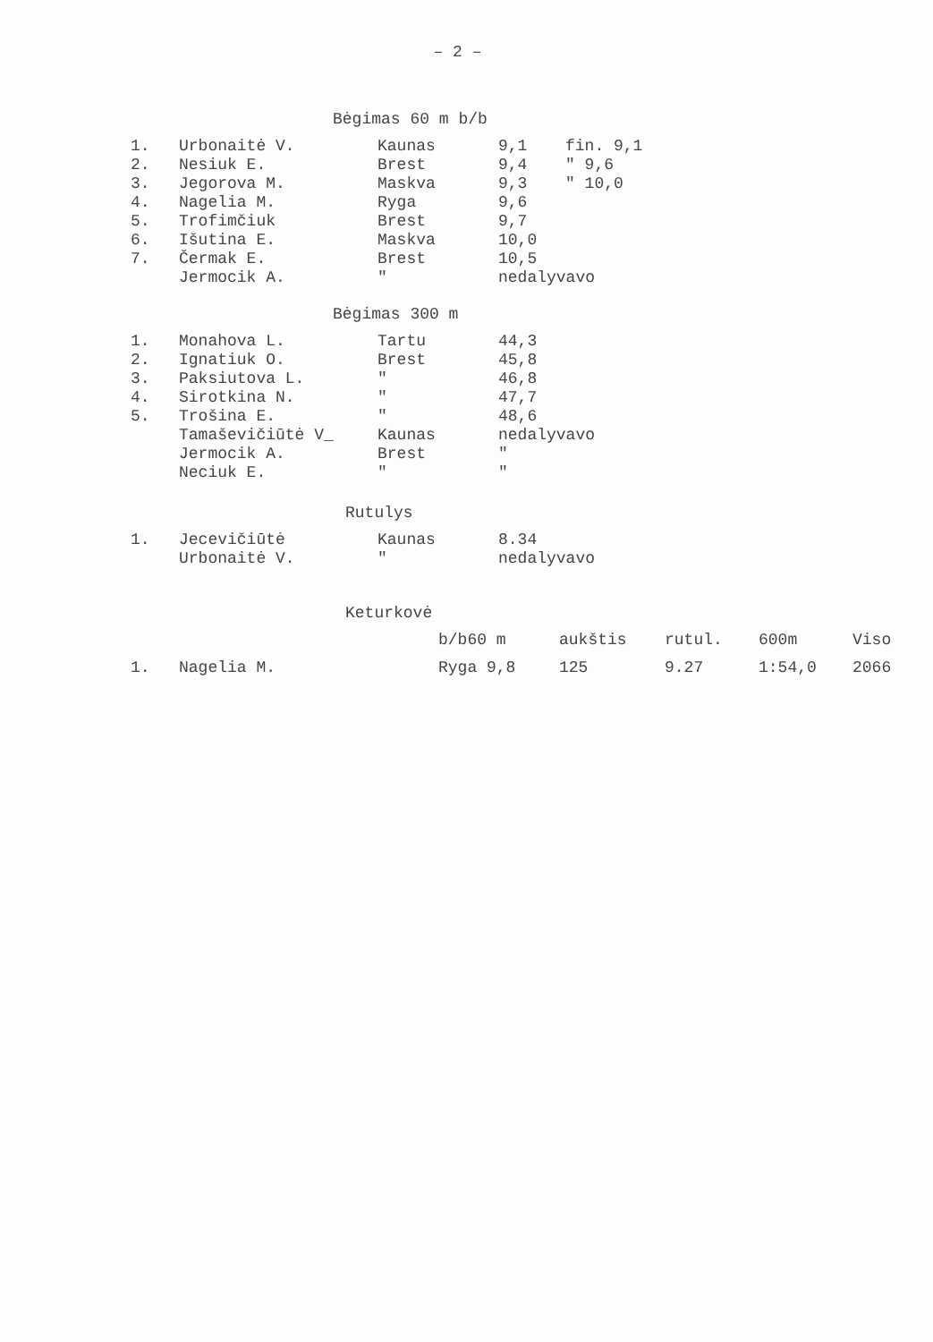– 2 –
Bėgimas 60 m b/b
| 1. | Urbonaitė V. | Kaunas | 9,1 | fin. 9,1 |
| 2. | Nesiuk E. | Brest | 9,4 | " 9,6 |
| 3. | Jegorova M. | Maskva | 9,3 | " 10,0 |
| 4. | Nagelia M. | Ryga | 9,6 | |
| 5. | Trofimčiuk | Brest | 9,7 | |
| 6. | Išutina E. | Maskva | 10,0 | |
| 7. | Čermak E. | Brest | 10,5 | |
| | Jermocik A. | " | nedalyvavo | |
Bėgimas 300 m
| 1. | Monahova L. | Tartu | 44,3 |
| 2. | Ignatiuk O. | Brest | 45,8 |
| 3. | Paksiutova L. | " | 46,8 |
| 4. | Sirotkina N. | " | 47,7 |
| 5. | Trošina E. | " | 48,6 |
| | Tamaševičiūtė V_ | Kaunas | nedalyvavo |
| | Jermocik A. | Brest | " |
| | Neciuk E. | " | " |
Rutulys
| 1. | Jecevičiūtė | Kaunas | 8.34 |
| | Urbonaitė V. | " | nedalyvavo |
Keturkovė
| | | b/b60 m | aukštis | rutul. | 600m | Viso |
| 1. | Nagelia M. | Ryga 9,8 | 125 | 9.27 | 1:54,0 | 2066 |